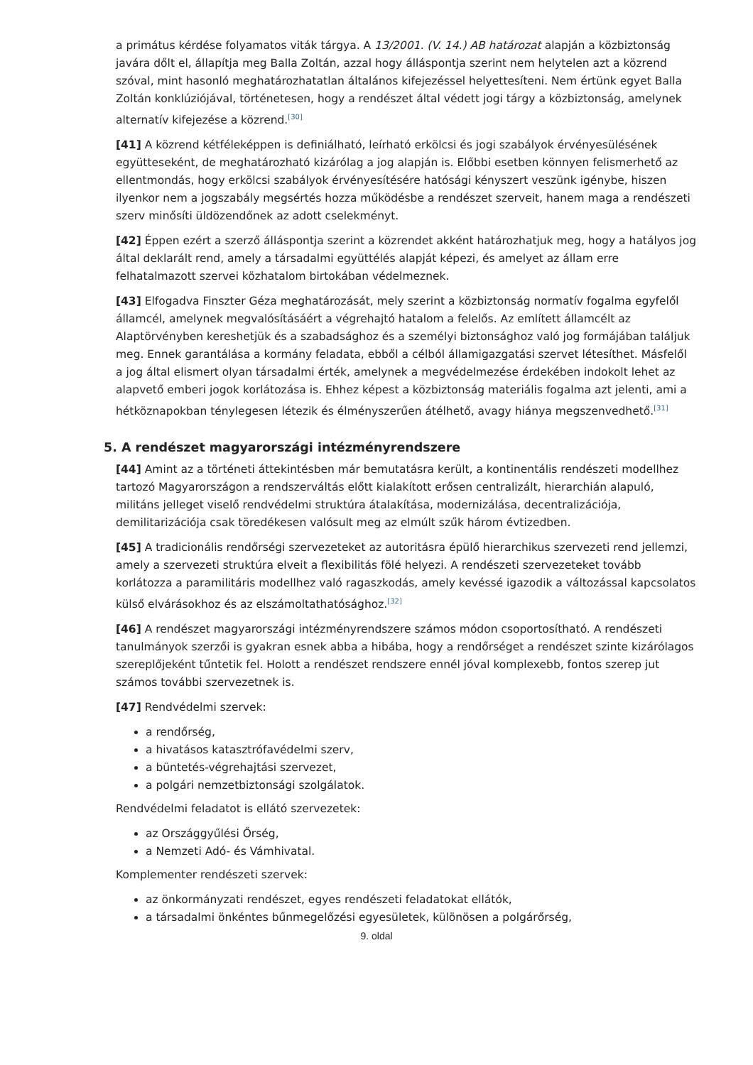a primátus kérdése folyamatos viták tárgya. A 13/2001. (V. 14.) AB határozat alapján a közbiztonság javára dőlt el, állapítja meg Balla Zoltán, azzal hogy álláspontja szerint nem helytelen azt a közrend szóval, mint hasonló meghatározhatatlan általános kifejezéssel helyettesíteni. Nem értünk egyet Balla Zoltán konklúziójával, történetesen, hogy a rendészet által védett jogi tárgy a közbiztonság, amelynek alternatív kifejezése a közrend.<sup>[30]</sup>
[41] A közrend kétféleképpen is definiálható, leírható erkölcsi és jogi szabályok érvényesülésének együtteseként, de meghatározható kizárólag a jog alapján is. Előbbi esetben könnyen felismerhető az ellentmondás, hogy erkölcsi szabályok érvényesítésére hatósági kényszert veszünk igénybe, hiszen ilyenkor nem a jogszabály megsértés hozza működésbe a rendészet szerveit, hanem maga a rendészeti szerv minősíti üldözendőnek az adott cselekményt.
[42] Éppen ezért a szerző álláspontja szerint a közrendet akként határozhatjuk meg, hogy a hatályos jog által deklarált rend, amely a társadalmi együttélés alapját képezi, és amelyet az állam erre felhatalmazott szervei közhatalom birtokában védelmeznek.
[43] Elfogadva Finszter Géza meghatározását, mely szerint a közbiztonság normatív fogalma egyfelől államcél, amelynek megvalósításáért a végrehajtó hatalom a felelős. Az említett államcélt az Alaptörvényben kereshetjük és a szabadsághoz és a személyi biztonsághoz való jog formájában találjuk meg. Ennek garantálása a kormány feladata, ebből a célból államigazgatási szervet létesíthet. Másfelől a jog által elismert olyan társadalmi érték, amelynek a megvédelmezése érdekében indokolt lehet az alapvető emberi jogok korlátozása is. Ehhez képest a közbiztonság materiális fogalma azt jelenti, ami a hétköznapokban ténylegesen létezik és élményszerűen átélhető, avagy hiánya megszenvedhető.<sup>[31]</sup>
5. A rendészet magyarországi intézményrendszere
[44] Amint az a történeti áttekintésben már bemutatásra került, a kontinentális rendészeti modellhez tartozó Magyarországon a rendszerváltás előtt kialakított erősen centralizált, hierarchián alapuló, militáns jelleget viselő rendvédelmi struktúra átalakítása, modernizálása, decentralizációja, demilitarizációja csak töredékesen valósult meg az elmúlt szűk három évtizedben.
[45] A tradicionális rendőrségi szervezeteket az autoritásra épülő hierarchikus szervezeti rend jellemzi, amely a szervezeti struktúra elveit a flexibilitás fölé helyezi. A rendészeti szervezeteket tovább korlátozza a paramilitáris modellhez való ragaszkodás, amely kevéssé igazodik a változással kapcsolatos külső elvárásokhoz és az elszámoltathatósághoz.<sup>[32]</sup>
[46] A rendészet magyarországi intézményrendszere számos módon csoportosítható. A rendészeti tanulmányok szerzői is gyakran esnek abba a hibába, hogy a rendőrséget a rendészet szinte kizárólagos szereplőjeként tűntetik fel. Holott a rendészet rendszere ennél jóval komplexebb, fontos szerep jut számos további szervezetnek is.
[47] Rendvédelmi szervek:
a rendőrség,
a hivatásos katasztrófavédelmi szerv,
a büntetés-végrehajtási szervezet,
a polgári nemzetbiztonsági szolgálatok.
Rendvédelmi feladatot is ellátó szervezetek:
az Országgyűlési Őrség,
a Nemzeti Adó- és Vámhivatal.
Komplementer rendészeti szervek:
az önkormányzati rendészet, egyes rendészeti feladatokat ellátók,
a társadalmi önkéntes bűnmegelőzési egyesületek, különösen a polgárőrség,
9. oldal